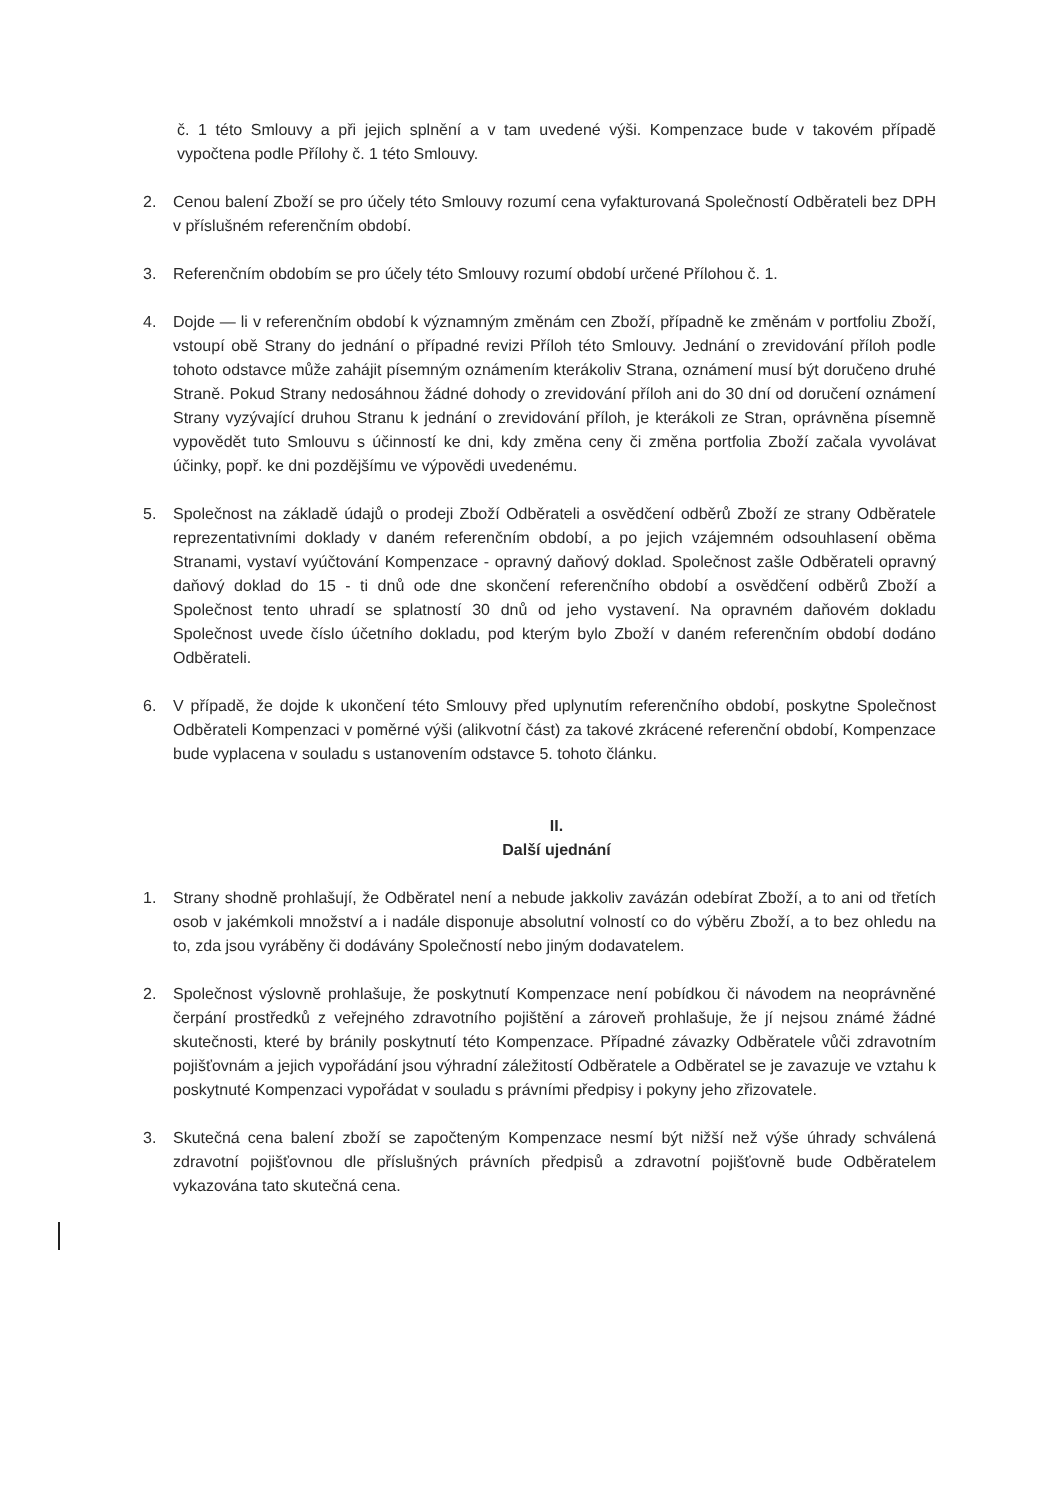č. 1 této Smlouvy a při jejich splnění a v tam uvedené výši. Kompenzace bude v takovém případě vypočtena podle Přílohy č. 1 této Smlouvy.
2. Cenou balení Zboží se pro účely této Smlouvy rozumí cena vyfakturovaná Společností Odběrateli bez DPH v příslušném referenčním období.
3. Referenčním obdobím se pro účely této Smlouvy rozumí období určené Přílohou č. 1.
4. Dojde — li v referenčním období k významným změnám cen Zboží, případně ke změnám v portfoliu Zboží, vstoupí obě Strany do jednání o případné revizi Příloh této Smlouvy. Jednání o zrevidování příloh podle tohoto odstavce může zahájit písemným oznámením kterákoliv Strana, oznámení musí být doručeno druhé Straně. Pokud Strany nedosáhnou žádné dohody o zrevidování příloh ani do 30 dní od doručení oznámení Strany vyzývající druhou Stranu k jednání o zrevidování příloh, je kterákoli ze Stran, oprávněna písemně vypovědět tuto Smlouvu s účinností ke dni, kdy změna ceny či změna portfolia Zboží začala vyvolávat účinky, popř. ke dni pozdějšímu ve výpovědi uvedenému.
5. Společnost na základě údajů o prodeji Zboží Odběrateli a osvědčení odběrů Zboží ze strany Odběratele reprezentativními doklady v daném referenčním období, a po jejich vzájemném odsouhlasení oběma Stranami, vystaví vyúčtování Kompenzace - opravný daňový doklad. Společnost zašle Odběrateli opravný daňový doklad do 15 - ti dnů ode dne skončení referenčního období a osvědčení odběrů Zboží a Společnost tento uhradí se splatností 30 dnů od jeho vystavení. Na opravném daňovém dokladu Společnost uvede číslo účetního dokladu, pod kterým bylo Zboží v daném referenčním období dodáno Odběrateli.
6. V případě, že dojde k ukončení této Smlouvy před uplynutím referenčního období, poskytne Společnost Odběrateli Kompenzaci v poměrné výši (alikvotní část) za takové zkrácené referenční období, Kompenzace bude vyplacena v souladu s ustanovením odstavce 5. tohoto článku.
II.
Další ujednání
1. Strany shodně prohlašují, že Odběratel není a nebude jakkoliv zavázán odebírat Zboží, a to ani od třetích osob v jakémkoli množství a i nadále disponuje absolutní volností co do výběru Zboží, a to bez ohledu na to, zda jsou vyráběny či dodávány Společností nebo jiným dodavatelem.
2. Společnost výslovně prohlašuje, že poskytnutí Kompenzace není pobídkou či návodem na neoprávněné čerpání prostředků z veřejného zdravotního pojištění a zároveň prohlašuje, že jí nejsou známé žádné skutečnosti, které by bránily poskytnutí této Kompenzace. Případné závazky Odběratele vůči zdravotním pojišťovnám a jejich vypořádání jsou výhradní záležitostí Odběratele a Odběratel se je zavazuje ve vztahu k poskytnuté Kompenzaci vypořádat v souladu s právními předpisy i pokyny jeho zřizovatele.
3. Skutečná cena balení zboží se započteným Kompenzace nesmí být nižší než výše úhrady schválená zdravotní pojišťovnou dle příslušných právních předpisů a zdravotní pojišťovně bude Odběratelem vykazována tato skutečná cena.